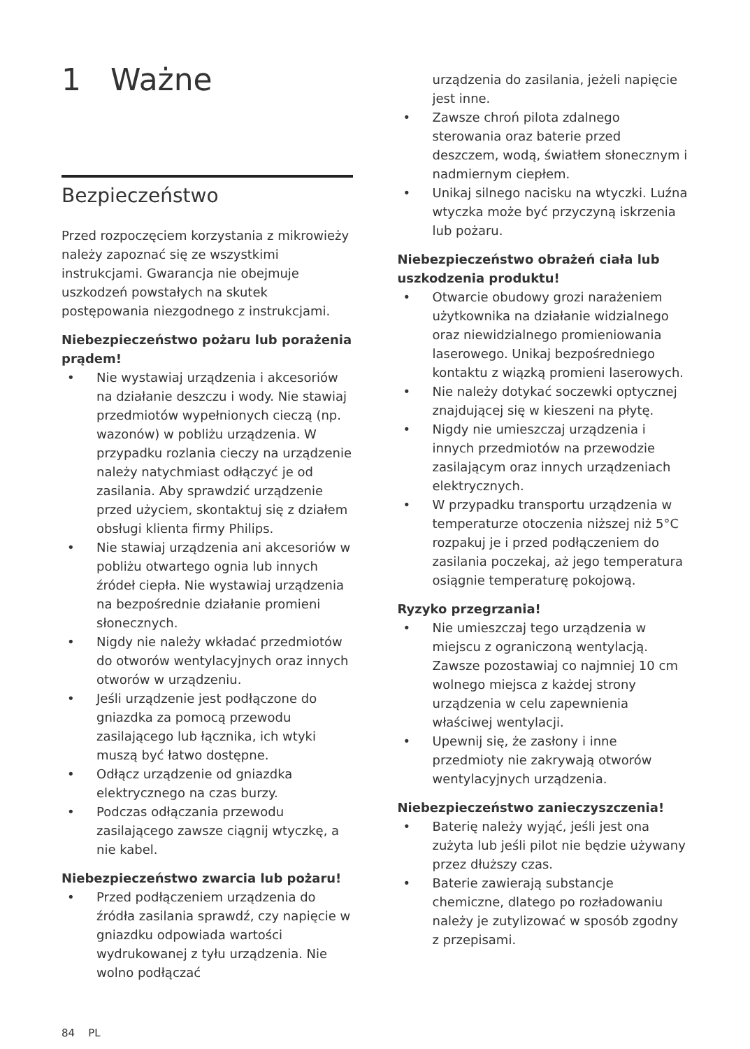1 Ważne
Bezpieczeństwo
Przed rozpoczęciem korzystania z mikrowieży należy zapoznać się ze wszystkimi instrukcjami. Gwarancja nie obejmuje uszkodzeń powstałych na skutek postępowania niezgodnego z instrukcjami.
Niebezpieczeństwo pożaru lub porażenia prądem!
• Nie wystawiaj urządzenia i akcesoriów na działanie deszczu i wody. Nie stawiaj przedmiotów wypełnionych cieczą (np. wazonów) w pobliżu urządzenia. W przypadku rozlania cieczy na urządzenie należy natychmiast odłączyć je od zasilania. Aby sprawdzić urządzenie przed użyciem, skontaktuj się z działem obsługi klienta firmy Philips.
• Nie stawiaj urządzenia ani akcesoriów w pobliżu otwartego ognia lub innych źródeł ciepła. Nie wystawiaj urządzenia na bezpośrednie działanie promieni słonecznych.
• Nigdy nie należy wkładać przedmiotów do otworów wentylacyjnych oraz innych otworów w urządzeniu.
• Jeśli urządzenie jest podłączone do gniazdka za pomocą przewodu zasilającego lub łącznika, ich wtyki muszą być łatwo dostępne.
• Odłącz urządzenie od gniazdka elektrycznego na czas burzy.
• Podczas odłączania przewodu zasilającego zawsze ciągnij wtyczkę, a nie kabel.
Niebezpieczeństwo zwarcia lub pożaru!
• Przed podłączeniem urządzenia do źródła zasilania sprawdź, czy napięcie w gniazdku odpowiada wartości wydrukowanej z tyłu urządzenia. Nie wolno podłączać
urządzenia do zasilania, jeżeli napięcie jest inne.
• Zawsze chroń pilota zdalnego sterowania oraz baterie przed deszczem, wodą, światłem słonecznym i nadmiernym ciepłem.
• Unikaj silnego nacisku na wtyczki. Luźna wtyczka może być przyczyną iskrzenia lub pożaru.
Niebezpieczeństwo obrażeń ciała lub uszkodzenia produktu!
• Otwarcie obudowy grozi narażeniem użytkownika na działanie widzialnego oraz niewidzialnego promieniowania laserowego. Unikaj bezpośredniego kontaktu z wiązką promieni laserowych.
• Nie należy dotykać soczewki optycznej znajdującej się w kieszeni na płytę.
• Nigdy nie umieszczaj urządzenia i innych przedmiotów na przewodzie zasilającym oraz innych urządzeniach elektrycznych.
• W przypadku transportu urządzenia w temperaturze otoczenia niższej niż 5°C rozpakuj je i przed podłączeniem do zasilania poczekaj, aż jego temperatura osiągnie temperaturę pokojową.
Ryzyko przegrzania!
• Nie umieszczaj tego urządzenia w miejscu z ograniczoną wentylacją. Zawsze pozostawiaj co najmniej 10 cm wolnego miejsca z każdej strony urządzenia w celu zapewnienia właściwej wentylacji.
• Upewnij się, że zasłony i inne przedmioty nie zakrywają otworów wentylacyjnych urządzenia.
Niebezpieczeństwo zanieczyszczenia!
• Baterię należy wyjąć, jeśli jest ona zużyta lub jeśli pilot nie będzie używany przez dłuższy czas.
• Baterie zawierają substancje chemiczne, dlatego po rozładowaniu należy je zutylizować w sposób zgodny z przepisami.
84 PL